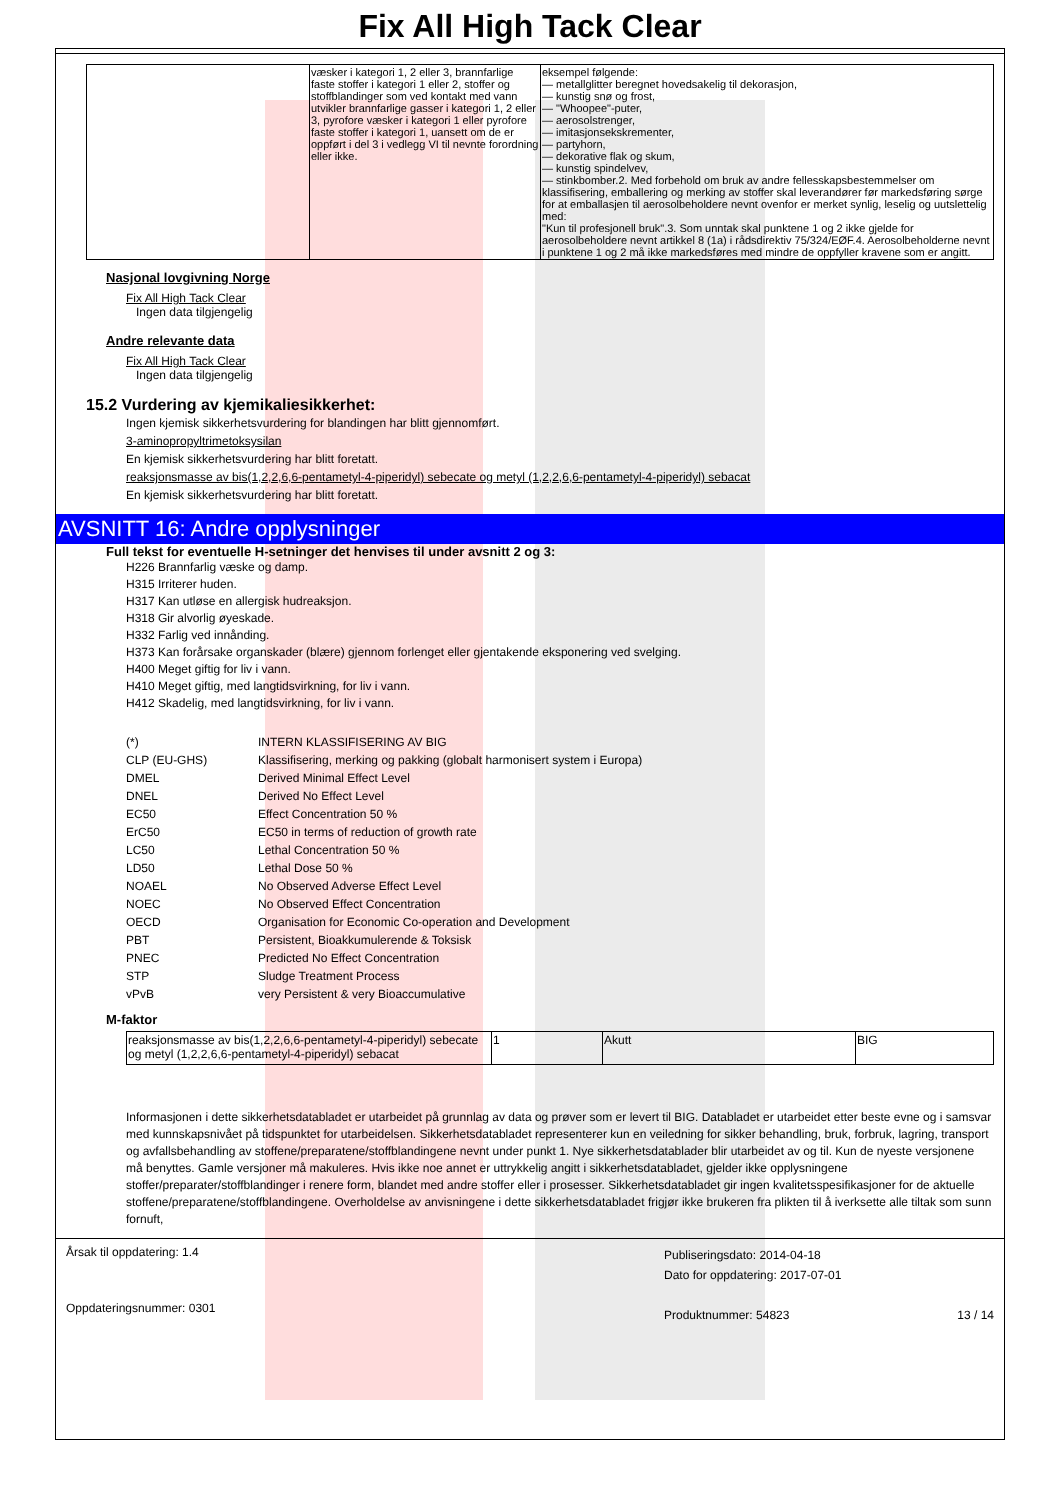Fix All High Tack Clear
| | væsker i kategori 1, 2 eller 3, brannfarlige faste stoffer i kategori 1 eller 2, stoffer og stoffblandinger som ved kontakt med vann utvikler brannfarlige gasser i kategori 1, 2 eller 3, pyrofore væsker i kategori 1 eller pyrofore faste stoffer i kategori 1, uansett om de er oppført i del 3 i vedlegg VI til nevnte forordning eller ikke. | eksempel følgende: — metallglitter beregnet hovedsakelig til dekorasjon, — kunstig snø og frost, — "Whoopee"-puter, — aerosolstrenger, — imitasjonsekskrementer, — partyhorn, — dekorative flak og skum, — kunstig spindelvev, — stinkbomber.2. Med forbehold om bruk av andre fellesskapsbestemmelser om klassifisering, emballering og merking av stoffer skal leverandører før markedsføring sørge for at emballasjen til aerosolbeholdere nevnt ovenfor er merket synlig, leselig og uutslettelig med: "Kun til profesjonell bruk".3. Som unntak skal punktene 1 og 2 ikke gjelde for aerosolbeholdere nevnt artikkel 8 (1a) i rådsdirektiv 75/324/EØF.4. Aerosolbeholderne nevnt i punktene 1 og 2 må ikke markedsføres med mindre de oppfyller kravene som er angitt. |
Nasjonal lovgivning Norge
Fix All High Tack Clear
Ingen data tilgjengelig
Andre relevante data
Fix All High Tack Clear
Ingen data tilgjengelig
15.2 Vurdering av kjemikaliesikkerhet:
Ingen kjemisk sikkerhetsvurdering for blandingen har blitt gjennomført.
3-aminopropyltrimetoksysilan
En kjemisk sikkerhetsvurdering har blitt foretatt.
reaksjonsmasse av bis(1,2,2,6,6-pentametyl-4-piperidyl) sebecate og metyl (1,2,2,6,6-pentametyl-4-piperidyl) sebacat
En kjemisk sikkerhetsvurdering har blitt foretatt.
AVSNITT 16: Andre opplysninger
Full tekst for eventuelle H-setninger det henvises til under avsnitt 2 og 3:
H226 Brannfarlig væske og damp.
H315 Irriterer huden.
H317 Kan utløse en allergisk hudreaksjon.
H318 Gir alvorlig øyeskade.
H332 Farlig ved innånding.
H373 Kan forårsake organskader (blære) gjennom forlenget eller gjentakende eksponering ved svelging.
H400 Meget giftig for liv i vann.
H410 Meget giftig, med langtidsvirkning, for liv i vann.
H412 Skadelig, med langtidsvirkning, for liv i vann.
| (*) | INTERN KLASSIFISERING AV BIG |
| CLP (EU-GHS) | Klassifisering, merking og pakking (globalt harmonisert system i Europa) |
| DMEL | Derived Minimal Effect Level |
| DNEL | Derived No Effect Level |
| EC50 | Effect Concentration 50 % |
| ErC50 | EC50 in terms of reduction of growth rate |
| LC50 | Lethal Concentration 50 % |
| LD50 | Lethal Dose 50 % |
| NOAEL | No Observed Adverse Effect Level |
| NOEC | No Observed Effect Concentration |
| OECD | Organisation for Economic Co-operation and Development |
| PBT | Persistent, Bioakkumulerende & Toksisk |
| PNEC | Predicted No Effect Concentration |
| STP | Sludge Treatment Process |
| vPvB | very Persistent & very Bioaccumulative |
M-faktor
| reaksjonsmasse av bis(1,2,2,6,6-pentametyl-4-piperidyl) sebecate og metyl (1,2,2,6,6-pentametyl-4-piperidyl) sebacat | 1 | Akutt | BIG |
Informasjonen i dette sikkerhetsdatabladet er utarbeidet på grunnlag av data og prøver som er levert til BIG. Databladet er utarbeidet etter beste evne og i samsvar med kunnskapsnivået på tidspunktet for utarbeidelsen. Sikkerhetsdatabladet representerer kun en veiledning for sikker behandling, bruk, forbruk, lagring, transport og avfallsbehandling av stoffene/preparatene/stoffblandingene nevnt under punkt 1. Nye sikkerhetsdatablader blir utarbeidet av og til. Kun de nyeste versjonene må benyttes. Gamle versjoner må makuleres. Hvis ikke noe annet er uttrykkelig angitt i sikkerhetsdatabladet, gjelder ikke opplysningene stoffer/preparater/stoffblandinger i renere form, blandet med andre stoffer eller i prosesser. Sikkerhetsdatabladet gir ingen kvalitetsspesifikasjoner for de aktuelle stoffene/preparatene/stoffblandingene. Overholdelse av anvisningene i dette sikkerhetsdatabladet frigjør ikke brukeren fra plikten til å iverksette alle tiltak som sunn fornuft,
Årsak til oppdatering: 1.4
Oppdateringsnummer: 0301
Publiseringsdato: 2014-04-18
Dato for oppdatering: 2017-07-01
Produktnummer: 54823 13 / 14